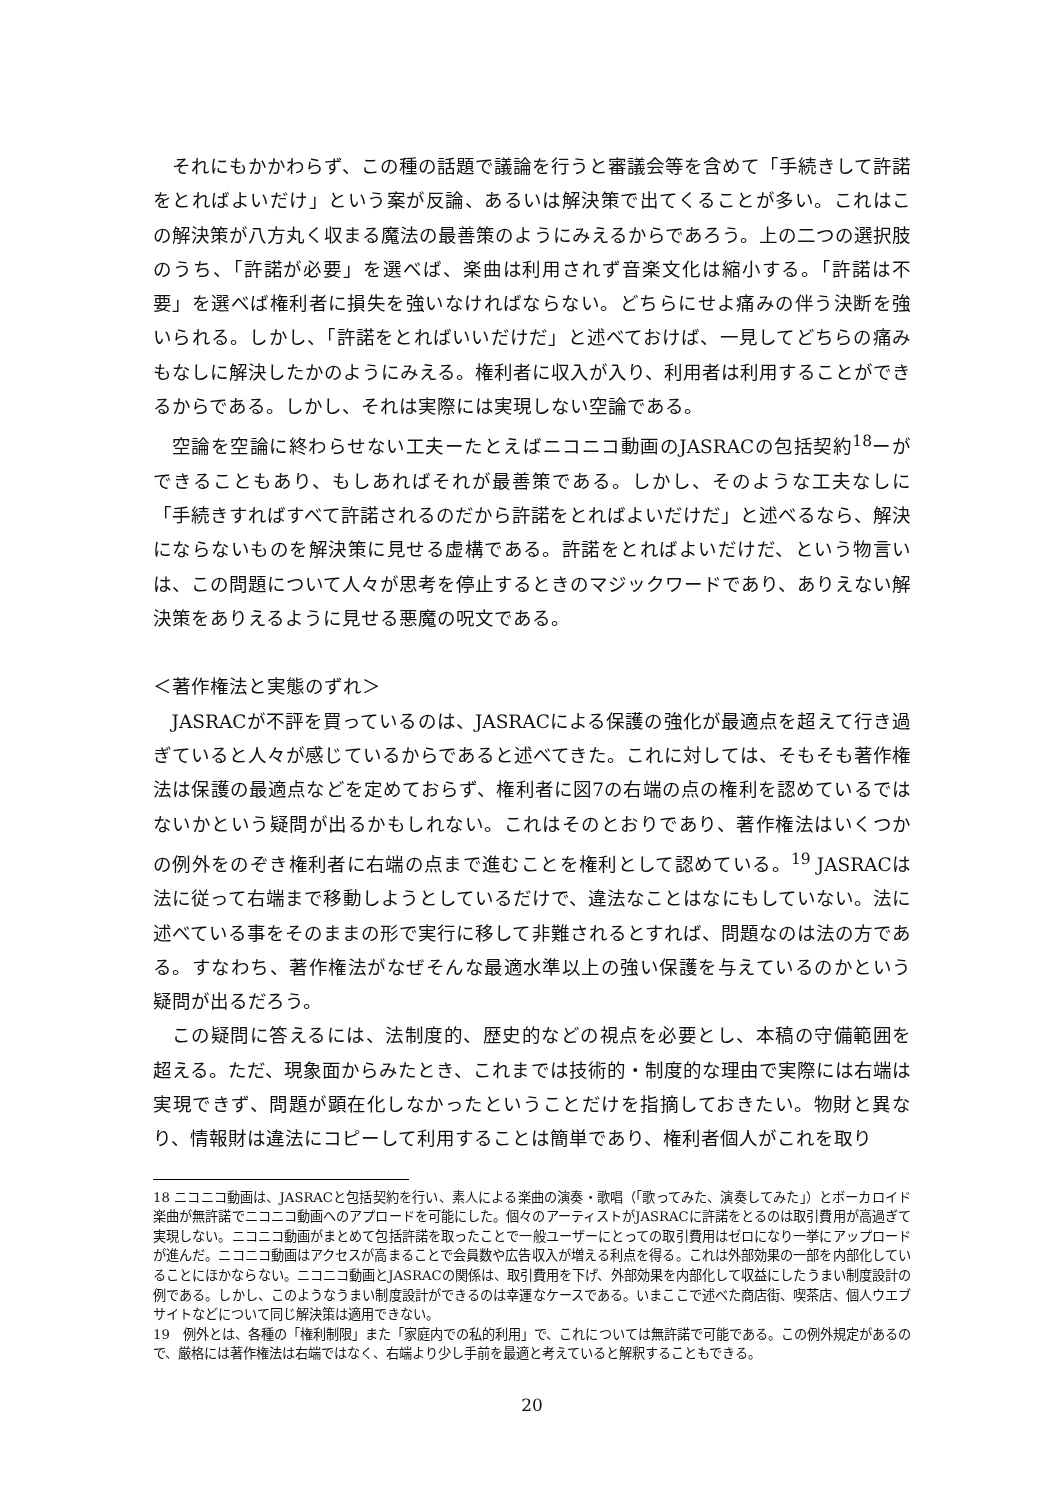それにもかかわらず、この種の話題で議論を行うと審議会等を含めて「手続きして許諾をとればよいだけ」という案が反論、あるいは解決策で出てくることが多い。これはこの解決策が八方丸く収まる魔法の最善策のようにみえるからであろう。上の二つの選択肢のうち、「許諾が必要」を選べば、楽曲は利用されず音楽文化は縮小する。「許諾は不要」を選べば権利者に損失を強いなければならない。どちらにせよ痛みの伴う決断を強いられる。しかし、「許諾をとればいいだけだ」と述べておけば、一見してどちらの痛みもなしに解決したかのようにみえる。権利者に収入が入り、利用者は利用することができるからである。しかし、それは実際には実現しない空論である。
空論を空論に終わらせない工夫ーたとえばニコニコ動画のJASRACの包括契約<sup>18</sup>ーができることもあり、もしあればそれが最善策である。しかし、そのような工夫なしに「手続きすればすべて許諾されるのだから許諾をとればよいだけだ」と述べるなら、解決にならないものを解決策に見せる虚構である。許諾をとればよいだけだ、という物言いは、この問題について人々が思考を停止するときのマジックワードであり、ありえない解決策をありえるように見せる悪魔の呪文である。
＜著作権法と実態のずれ＞
JASRACが不評を買っているのは、JASRACによる保護の強化が最適点を超えて行き過ぎていると人々が感じているからであると述べてきた。これに対しては、そもそも著作権法は保護の最適点などを定めておらず、権利者に図7の右端の点の権利を認めているではないかという疑問が出るかもしれない。これはそのとおりであり、著作権法はいくつかの例外をのぞき権利者に右端の点まで進むことを権利として認めている。<sup>19</sup> JASRACは法に従って右端まで移動しようとしているだけで、違法なことはなにもしていない。法に述べている事をそのままの形で実行に移して非難されるとすれば、問題なのは法の方である。すなわち、著作権法がなぜそんな最適水準以上の強い保護を与えているのかという疑問が出るだろう。
この疑問に答えるには、法制度的、歴史的などの視点を必要とし、本稿の守備範囲を超える。ただ、現象面からみたとき、これまでは技術的・制度的な理由で実際には右端は実現できず、問題が顕在化しなかったということだけを指摘しておきたい。物財と異なり、情報財は違法にコピーして利用することは簡単であり、権利者個人がこれを取り
18 ニコニコ動画は、JASRACと包括契約を行い、素人による楽曲の演奏・歌唱（「歌ってみた、演奏してみた」）とボーカロイド楽曲が無許諾でニコニコ動画へのアプロードを可能にした。個々のアーティストがJASRACに許諾をとるのは取引費用が高過ぎて実現しない。ニコニコ動画がまとめて包括許諾を取ったことで一般ユーザーにとっての取引費用はゼロになり一挙にアップロードが進んだ。ニコニコ動画はアクセスが高まることで会員数や広告収入が増える利点を得る。これは外部効果の一部を内部化していることにほかならない。ニコニコ動画とJASRACの関係は、取引費用を下げ、外部効果を内部化して収益にしたうまい制度設計の例である。しかし、このようなうまい制度設計ができるのは幸運なケースである。いまここで述べた商店街、喫茶店、個人ウエブサイトなどについて同じ解決策は適用できない。
19　例外とは、各種の「権利制限」また「家庭内での私的利用」で、これについては無許諾で可能である。この例外規定があるので、厳格には著作権法は右端ではなく、右端より少し手前を最適と考えていると解釈することもできる。
20